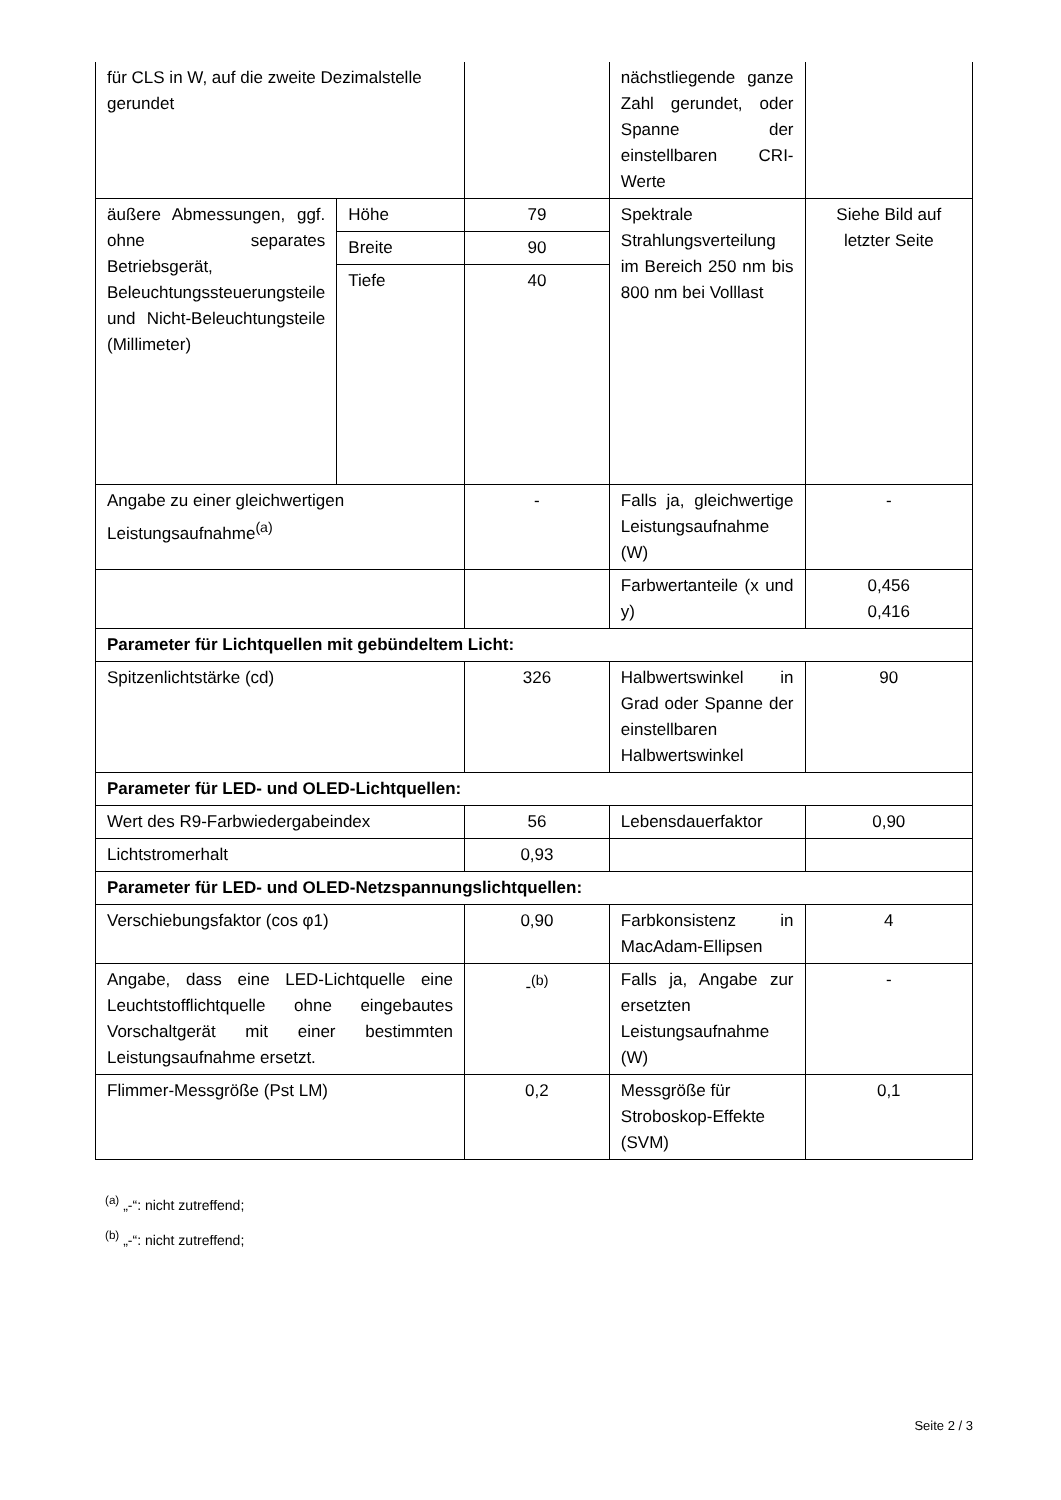| für CLS in W, auf die zweite Dezimalstelle gerundet | | | nächstliegende ganze Zahl gerundet, oder Spanne der einstellbaren CRI-Werte | |
| äußere Abmessungen, ggf. ohne separates Betriebsgerät, Beleuchtungssteuerungsteile und Nicht-Beleuchtungsteile (Millimeter) | Höhe | 79 | Spektrale Strahlungsverteilung im Bereich 250 nm bis 800 nm bei Volllast | Siehe Bild auf letzter Seite |
| | Breite | 90 | | |
| | Tiefe | 40 | | |
| Angabe zu einer gleichwertigen Leistungsaufnahme<sup>(a)</sup> | | - | Falls ja, gleichwertige Leistungsaufnahme (W) | - |
| | | | Farbwertanteile (x und y) | 0,456 0,416 |
| Parameter für Lichtquellen mit gebündeltem Licht: | | | | |
| Spitzenlichtstärke (cd) | | 326 | Halbwertswinkel in Grad oder Spanne der einstellbaren Halbwertswinkel | 90 |
| Parameter für LED- und OLED-Lichtquellen: | | | | |
| Wert des R9-Farbwiedergabeindex | | 56 | Lebensdauerfaktor | 0,90 |
| Lichtstromerhalt | | 0,93 | | |
| Parameter für LED- und OLED-Netzspannungslichtquellen: | | | | |
| Verschiebungsfaktor (cos φ1) | | 0,90 | Farbkonsistenz in MacAdam-Ellipsen | 4 |
| Angabe, dass eine LED-Lichtquelle eine Leuchtstofflichtquelle ohne eingebautes Vorschaltgerät mit einer bestimmten Leistungsaufnahme ersetzt. | | -<sup>(b)</sup> | Falls ja, Angabe zur ersetzten Leistungsaufnahme (W) | - |
| Flimmer-Messgröße (Pst LM) | | 0,2 | Messgröße für Stroboskop-Effekte (SVM) | 0,1 |
<sup>(a)</sup> „-“: nicht zutreffend;
<sup>(b)</sup> „-“: nicht zutreffend;
Seite 2 / 3